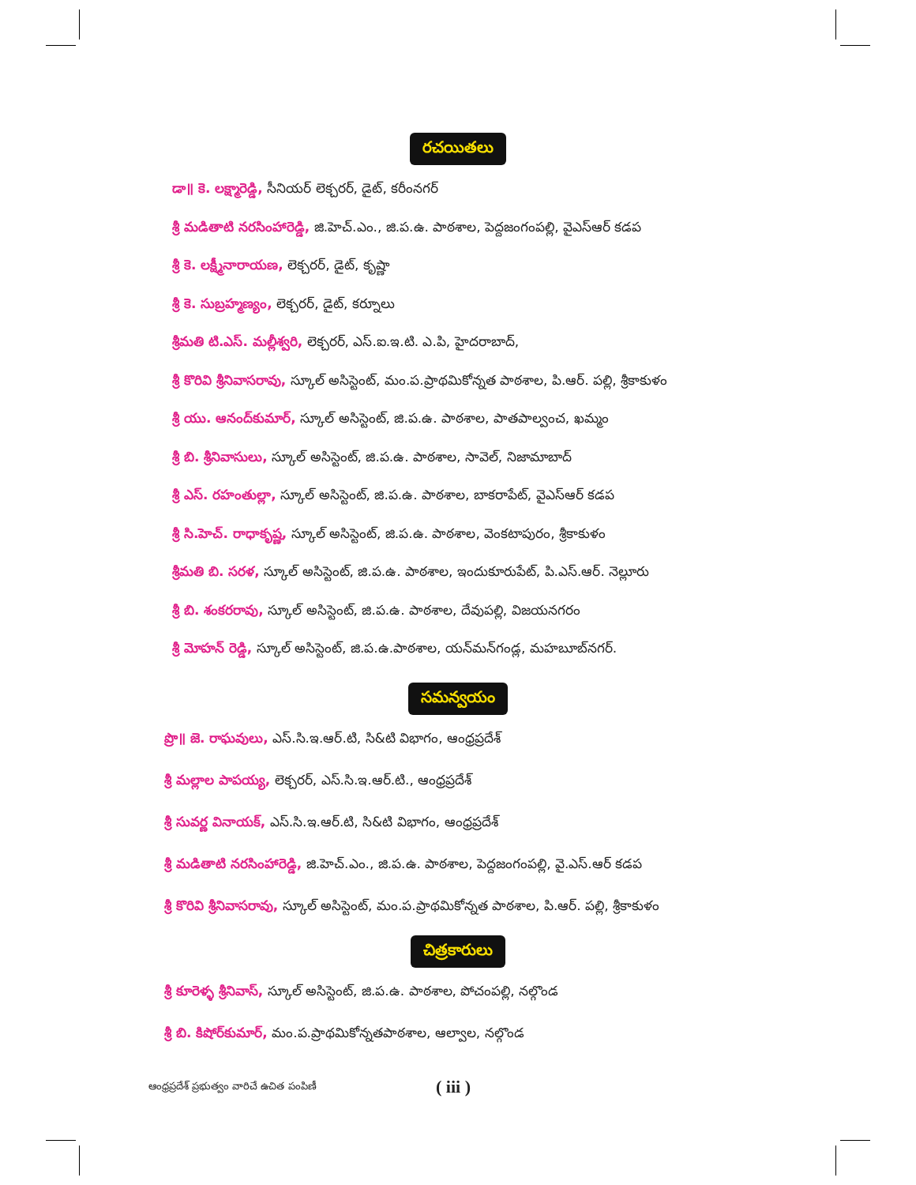రచయితలు
డా॥ కె. లక్ష్మారెడ్డి, సీనియర్ లెక్చరర్, డైట్, కరీంనగర్
శ్రీ మడితాటి నరసింహారెడ్డి, జి.హెచ్.ఎం., జి.ప.ఉ. పాఠశాల, పెద్దజంగంపల్లి, వైఎస్ఆర్ కడప
శ్రీ కె. లక్ష్మీనారాయణ, లెక్చరర్, డైట్, కృష్ణా
శ్రీ కె. సుబ్రహ్మణ్యం, లెక్చరర్, డైట్, కర్నూలు
శ్రీమతి టి.ఎస్. మల్లీశ్వరి, లెక్చరర్, ఎస్.ఐ.ఇ.టి. ఎ.పి, హైదరాబాద్,
శ్రీ కొరివి శ్రీనివాసరావు, స్కూల్ అసిస్టెంట్, మం.ప.ప్రాథమికోన్నత పాఠశాల, పి.ఆర్. పల్లి, శ్రీకాకుళం
శ్రీ యు. ఆనంద్‌కుమార్, స్కూల్ అసిస్టెంట్, జి.ప.ఉ. పాఠశాల, పాతపాల్వంచ, ఖమ్మం
శ్రీ బి. శ్రీనివాసులు, స్కూల్ అసిస్టెంట్, జి.ప.ఉ. పాఠశాల, సావెల్, నిజామాబాద్
శ్రీ ఎస్. రహంతుల్లా, స్కూల్ అసిస్టెంట్, జి.ప.ఉ. పాఠశాల, బాకరాపేట్, వైఎస్ఆర్ కడప
శ్రీ సి.హెచ్. రాధాకృష్ణ, స్కూల్ అసిస్టెంట్, జి.ప.ఉ. పాఠశాల, వెంకటాపురం, శ్రీకాకుళం
శ్రీమతి బి. సరళ, స్కూల్ అసిస్టెంట్, జి.ప.ఉ. పాఠశాల, ఇందుకూరుపేట్, పి.ఎస్.ఆర్. నెల్లూరు
శ్రీ బి. శంకరరావు, స్కూల్ అసిస్టెంట్, జి.ప.ఉ. పాఠశాల, దేవుపల్లి, విజయనగరం
శ్రీ మోహన్ రెడ్డి, స్కూల్ అసిస్టెంట్, జి.ప.ఉ.పాఠశాల, యన్‌మన్‌గండ్ల, మహబూబ్‌నగర్.
సమన్వయం
ప్రొ॥ జె. రాఘవులు, ఎస్.సి.ఇ.ఆర్.టి, సి&టి విభాగం, ఆంధ్రప్రదేశ్
శ్రీ మల్లాల పాపయ్య, లెక్చరర్, ఎస్.సి.ఇ.ఆర్.టి., ఆంధ్రప్రదేశ్
శ్రీ సువర్ణ వినాయక్, ఎస్.సి.ఇ.ఆర్.టి, సి&టి విభాగం, ఆంధ్రప్రదేశ్
శ్రీ మడితాటి నరసింహారెడ్డి, జి.హెచ్.ఎం., జి.ప.ఉ. పాఠశాల, పెద్దజంగంపల్లి, వై.ఎస్.ఆర్ కడప
శ్రీ కొరివి శ్రీనివాసరావు, స్కూల్ అసిస్టెంట్, మం.ప.ప్రాథమికోన్నత పాఠశాల, పి.ఆర్. పల్లి, శ్రీకాకుళం
చిత్రకారులు
శ్రీ కూరెళ్ళ శ్రీనివాస్, స్కూల్ అసిస్టెంట్, జి.ప.ఉ. పాఠశాల, పోచంపల్లి, నల్గొండ
శ్రీ బి. కిషోర్‌కుమార్, మం.ప.ప్రాథమికోన్నతపాఠశాల, ఆల్వాల, నల్గొండ
ఆంధ్రప్రదేశ్ ప్రభుత్వం వారిచే ఉచిత పంపిణీ ( iii )